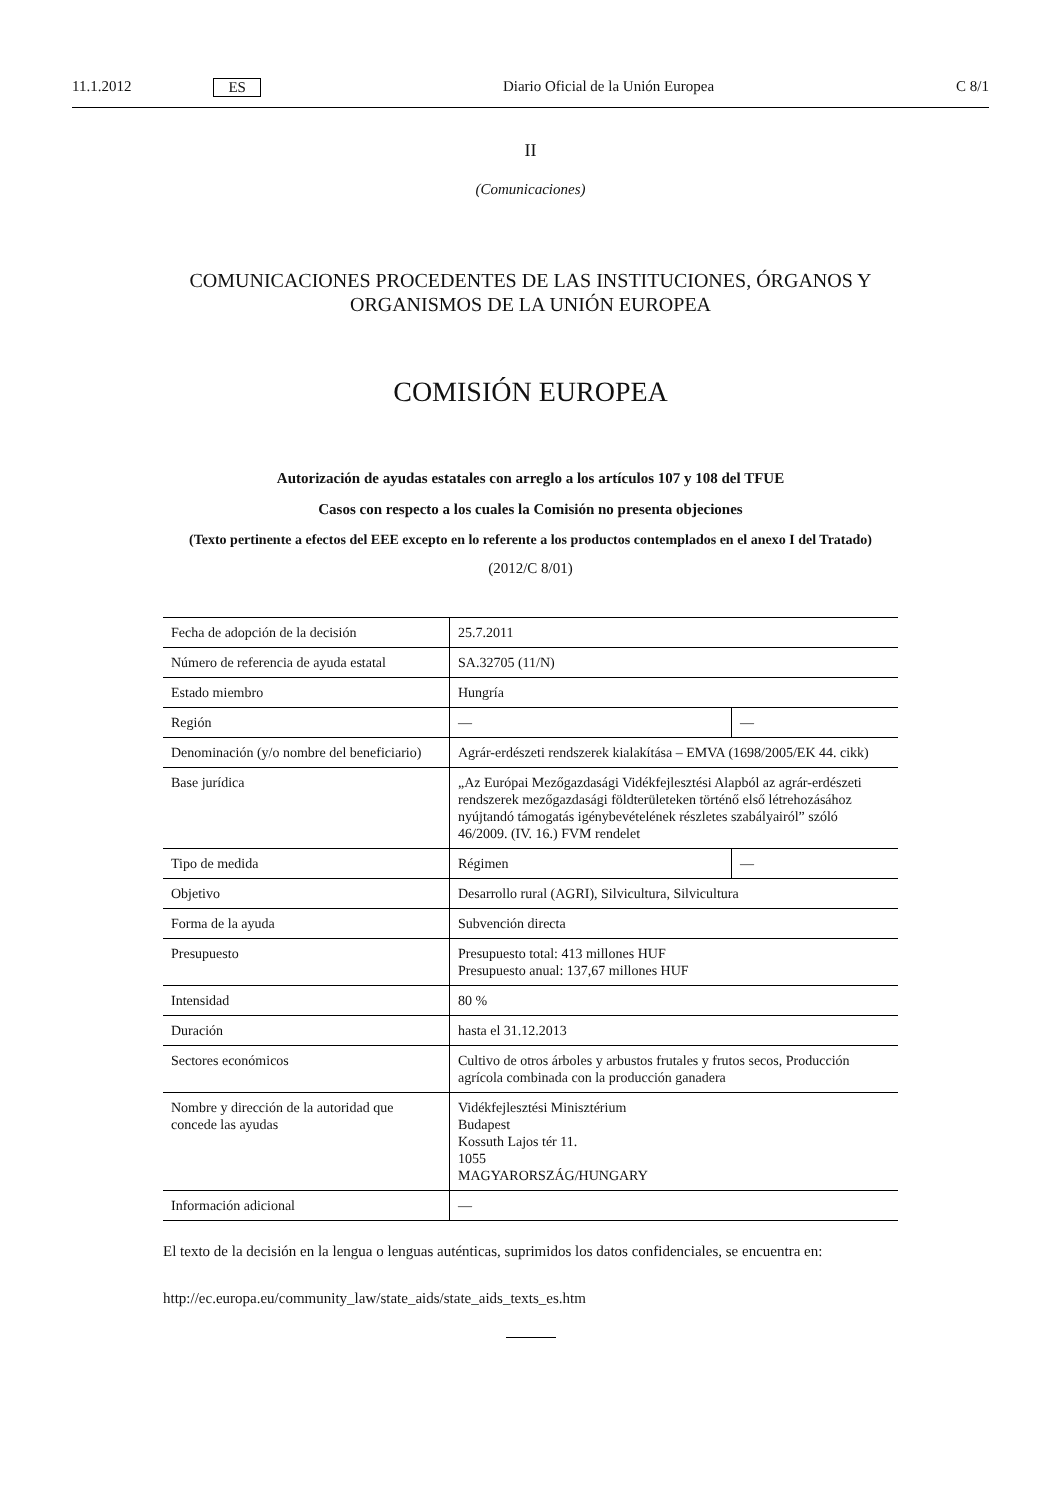11.1.2012 ES Diario Oficial de la Unión Europea C 8/1
II
(Comunicaciones)
COMUNICACIONES PROCEDENTES DE LAS INSTITUCIONES, ÓRGANOS Y ORGANISMOS DE LA UNIÓN EUROPEA
COMISIÓN EUROPEA
Autorización de ayudas estatales con arreglo a los artículos 107 y 108 del TFUE
Casos con respecto a los cuales la Comisión no presenta objeciones
(Texto pertinente a efectos del EEE excepto en lo referente a los productos contemplados en el anexo I del Tratado)
(2012/C 8/01)
| Fecha de adopción de la decisión | 25.7.2011 | |
| Número de referencia de ayuda estatal | SA.32705 (11/N) | |
| Estado miembro | Hungría | |
| Región | — | — |
| Denominación (y/o nombre del beneficiario) | Agrár-erdészeti rendszerek kialakítása – EMVA (1698/2005/EK 44. cikk) | |
| Base jurídica | „Az Európai Mezőgazdasági Vidékfejlesztési Alapból az agrár-erdészeti rendszerek mezőgazdasági földterületeken történő első létrehozásához nyújtandó támogatás igénybevételének részletes szabályairól” szóló 46/2009. (IV. 16.) FVM rendelet | |
| Tipo de medida | Régimen | — |
| Objetivo | Desarrollo rural (AGRI), Silvicultura, Silvicultura | |
| Forma de la ayuda | Subvención directa | |
| Presupuesto | Presupuesto total: 413 millones HUF Presupuesto anual: 137,67 millones HUF | |
| Intensidad | 80 % | |
| Duración | hasta el 31.12.2013 | |
| Sectores económicos | Cultivo de otros árboles y arbustos frutales y frutos secos, Producción agrícola combinada con la producción ganadera | |
| Nombre y dirección de la autoridad que concede las ayudas | Vidékfejlesztési Minisztérium Budapest Kossuth Lajos tér 11. 1055 MAGYARORSZÁG/HUNGARY | |
| Información adicional | — | |
El texto de la decisión en la lengua o lenguas auténticas, suprimidos los datos confidenciales, se encuentra en:
http://ec.europa.eu/community_law/state_aids/state_aids_texts_es.htm